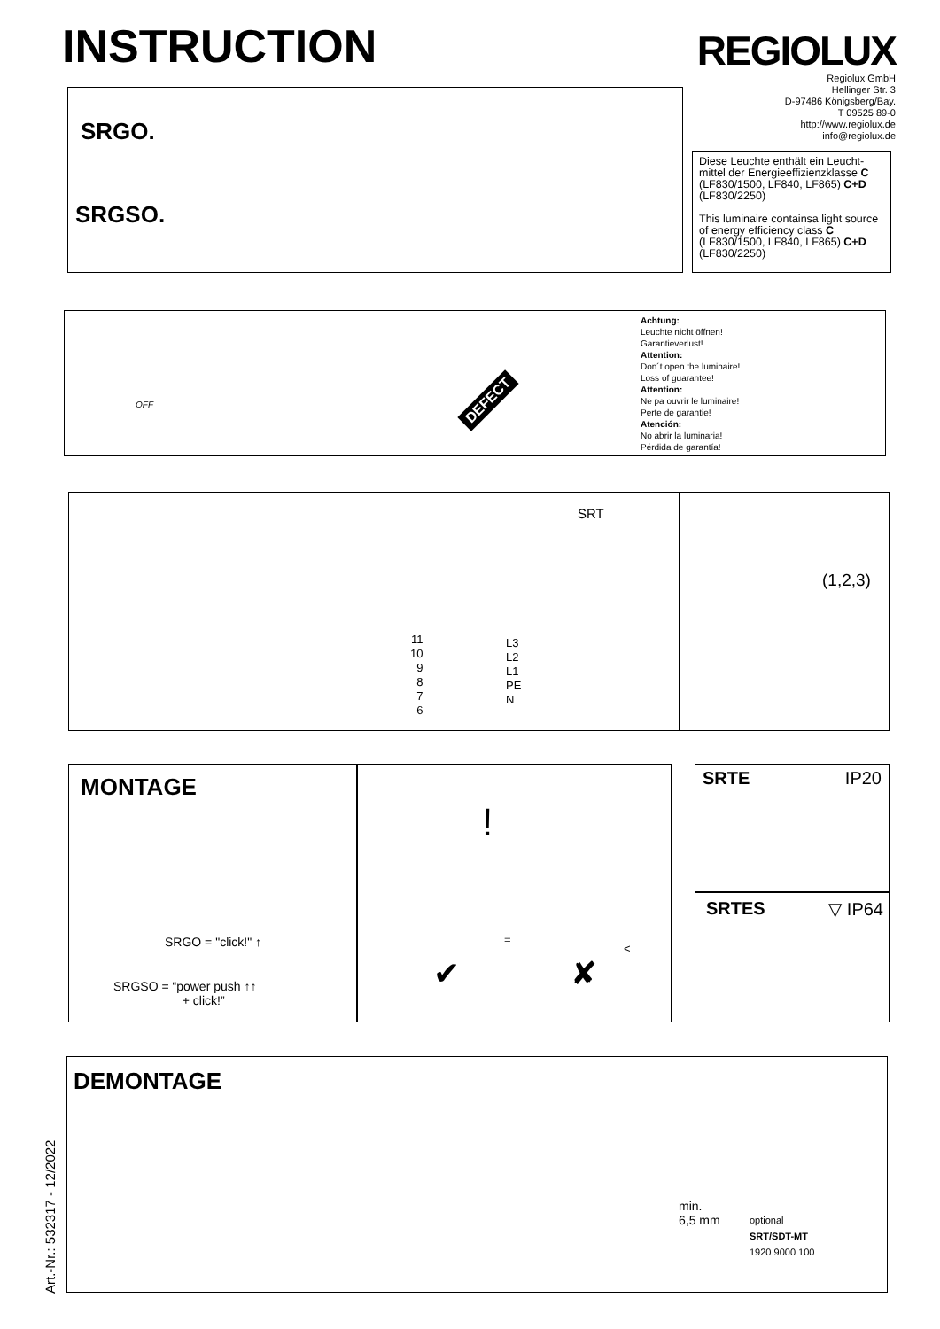INSTRUCTION REGIOLUX
Regiolux GmbH
Hellinger Str. 3
D-97486 Königsberg/Bay.
T 09525 89-0
http://www.regiolux.de
info@regiolux.de
SRGO.
SRGSO.
Diese Leuchte enthält ein Leucht-mittel der Energieeffizienzklasse C (LF830/1500, LF840, LF865) C+D (LF830/2250)
This luminaire containsa light source of energy efficiency class C (LF830/1500, LF840, LF865) C+D (LF830/2250)
OFF DEFECT
Achtung:
Leuchte nicht öffnen!
Garantieverlust!
Attention:
Don´t open the luminaire!
Loss of guarantee!
Attention:
Ne pa ouvrir le luminaire!
Perte de garantie!
Atención:
No abrir la luminaria!
Pérdida de garantía!
SRT
11
10
9
8
7
6
L3
L2
L1
PE
N
(1,2,3)
MONTAGE
SRGO = "click!" ↑
SRGSO = “power push ↑↑
+ click!”
!
=
<
✔ ✘
SRTE IP20
SRTES ▽ IP64
Art.-Nr.: 532317 - 12/2022
DEMONTAGE
min.
6,5 mm
optional
SRT/SDT-MT
1920 9000 100